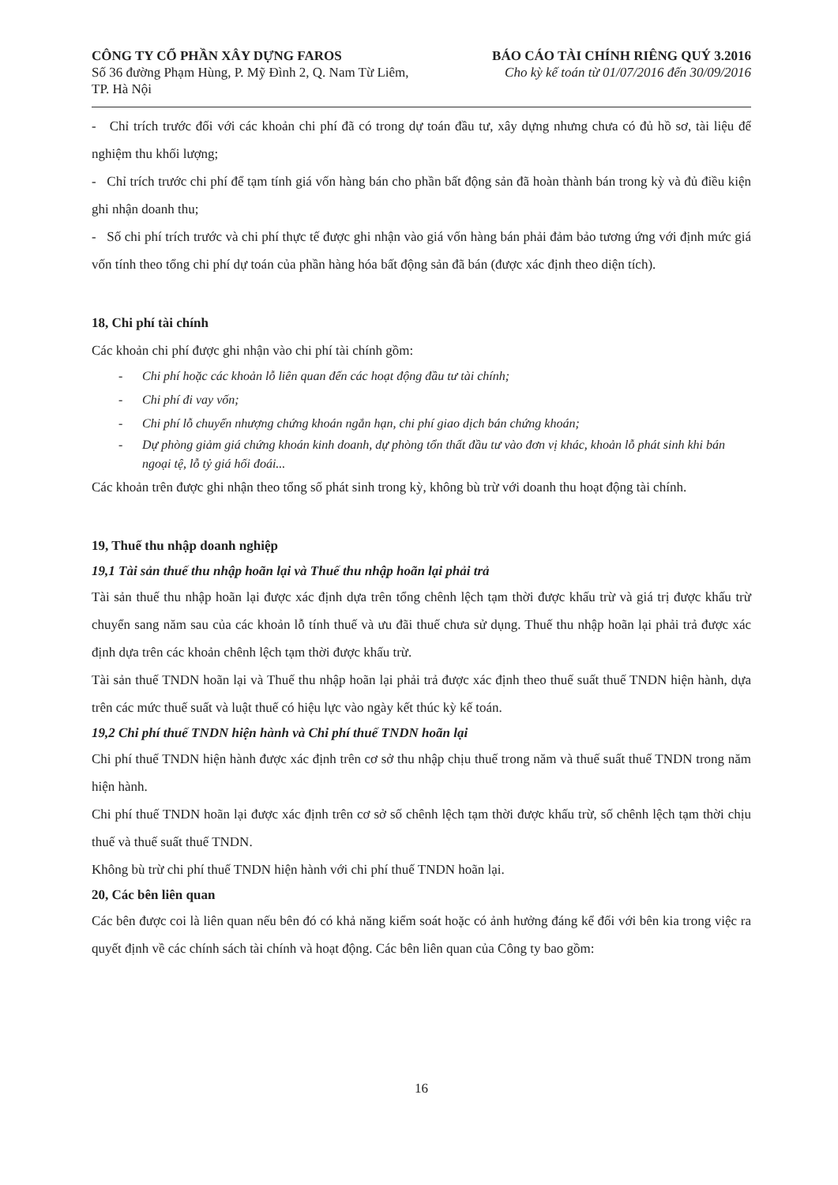CÔNG TY CỔ PHẦN XÂY DỰNG FAROS
Số 36 đường Phạm Hùng, P. Mỹ Đình 2, Q. Nam Từ Liêm,
TP. Hà Nội
BÁO CÁO TÀI CHÍNH RIÊNG QUÝ 3.2016
Cho kỳ kế toán từ 01/07/2016 đến 30/09/2016
- Chỉ trích trước đối với các khoản chi phí đã có trong dự toán đầu tư, xây dựng nhưng chưa có đủ hồ sơ, tài liệu để nghiệm thu khối lượng;
- Chỉ trích trước chi phí để tạm tính giá vốn hàng bán cho phần bất động sản đã hoàn thành bán trong kỳ và đủ điều kiện ghi nhận doanh thu;
- Số chi phí trích trước và chi phí thực tế được ghi nhận vào giá vốn hàng bán phải đảm bảo tương ứng với định mức giá vốn tính theo tổng chi phí dự toán của phần hàng hóa bất động sản đã bán (được xác định theo diện tích).
18, Chi phí tài chính
Các khoản chi phí được ghi nhận vào chi phí tài chính gồm:
- Chi phí hoặc các khoản lỗ liên quan đến các hoạt động đầu tư tài chính;
- Chi phí đi vay vốn;
- Chi phí lỗ chuyển nhượng chứng khoán ngắn hạn, chi phí giao dịch bán chứng khoán;
- Dự phòng giảm giá chứng khoán kinh doanh, dự phòng tổn thất đầu tư vào đơn vị khác, khoản lỗ phát sinh khi bán ngoại tệ, lỗ tỷ giá hối đoái...
Các khoản trên được ghi nhận theo tổng số phát sinh trong kỳ, không bù trừ với doanh thu hoạt động tài chính.
19, Thuế thu nhập doanh nghiệp
19,1 Tài sản thuế thu nhập hoãn lại và Thuế thu nhập hoãn lại phải trả
Tài sản thuế thu nhập hoãn lại được xác định dựa trên tổng chênh lệch tạm thời được khấu trừ và giá trị được khấu trừ chuyển sang năm sau của các khoản lỗ tính thuế và ưu đãi thuế chưa sử dụng. Thuế thu nhập hoãn lại phải trả được xác định dựa trên các khoản chênh lệch tạm thời được khấu trừ.
Tài sản thuế TNDN hoãn lại và Thuế thu nhập hoãn lại phải trả được xác định theo thuế suất thuế TNDN hiện hành, dựa trên các mức thuế suất và luật thuế có hiệu lực vào ngày kết thúc kỳ kế toán.
19,2 Chi phí thuế TNDN hiện hành và Chi phí thuế TNDN hoãn lại
Chi phí thuế TNDN hiện hành được xác định trên cơ sở thu nhập chịu thuế trong năm và thuế suất thuế TNDN trong năm hiện hành.
Chi phí thuế TNDN hoãn lại được xác định trên cơ sở số chênh lệch tạm thời được khấu trừ, số chênh lệch tạm thời chịu thuế và thuế suất thuế TNDN.
Không bù trừ chi phí thuế TNDN hiện hành với chi phí thuế TNDN hoãn lại.
20, Các bên liên quan
Các bên được coi là liên quan nếu bên đó có khả năng kiểm soát hoặc có ảnh hưởng đáng kể đối với bên kia trong việc ra quyết định về các chính sách tài chính và hoạt động. Các bên liên quan của Công ty bao gồm:
16